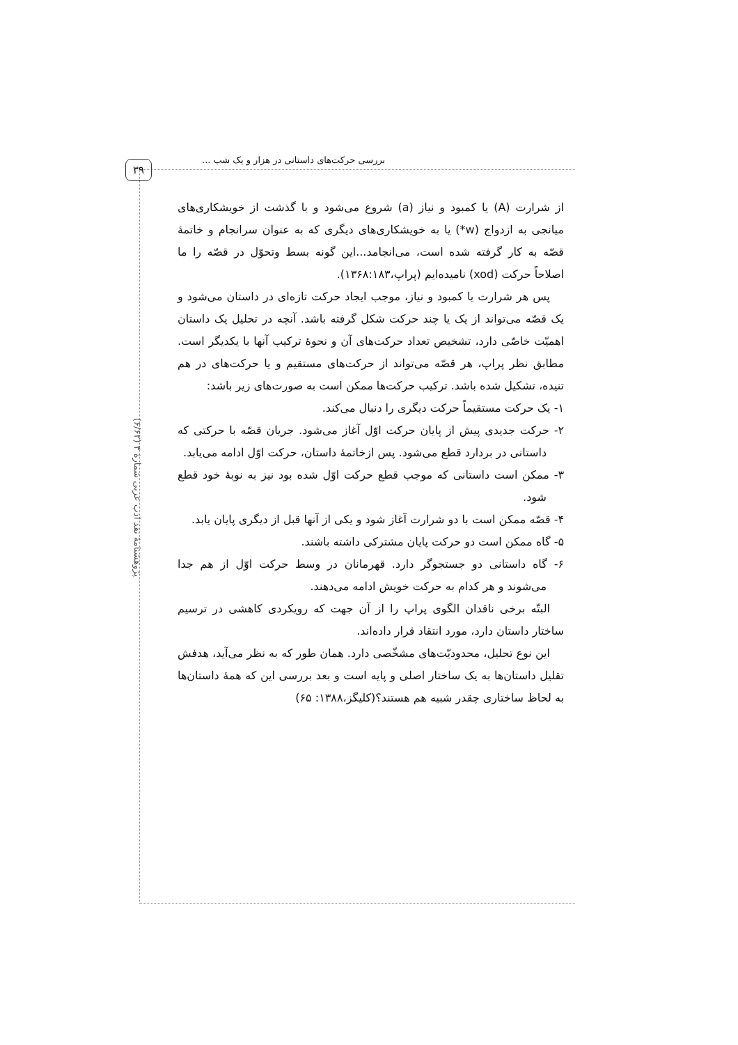۳۹
بررسی حرکت‌های داستانی در هزار و یک شب ...
پژوهشنامهٔ نقد ادب عربی شمارهٔ ۴ (۶/۶۲)
از شرارت (A) یا کمبود و نیاز (a) شروع می‌شود و با گذشت از خویشکاری‌های میانجی به ازدواج (w*) یا به خویشکاری‌های دیگری که به عنوان سرانجام و خاتمهٔ قصّه به کار گرفته شده است، می‌انجامد...این گونه بسط وتحوّل در قصّه را ما اصلاحاً حرکت (xod) نامیده‌ایم (پراپ،۱۳۶۸:۱۸۳).
پس هر شرارت یا کمبود و نیاز، موجب ایجاد حرکت تازه‌ای در داستان می‌شود و یک قصّه می‌تواند از یک یا چند حرکت شکل گرفته باشد. آنچه در تحلیل یک داستان اهمیّت خاصّی دارد، تشخیص تعداد حرکت‌های آن و نحوهٔ ترکیب آنها با یکدیگر است. مطابق نظر پراپ، هر قصّه می‌تواند از حرکت‌های مستقیم و یا حرکت‌های در هم تنیده، تشکیل شده باشد. ترکیب حرکت‌ها ممکن است به صورت‌های زیر باشد:
۱- یک حرکت مستقیماً حرکت دیگری را دنبال می‌کند.
۲- حرکت جدیدی پیش از پایان حرکت اوّل آغاز می‌شود. جریان قصّه با حرکتی که داستانی در بردارد قطع می‌شود. پس ازخاتمهٔ داستان، حرکت اوّل ادامه می‌یابد.
۳- ممکن است داستانی که موجب قطع حرکت اوّل شده بود نیز به نوبهٔ خود قطع شود.
۴- قصّه ممکن است با دو شرارت آغاز شود و یکی از آنها قبل از دیگری پایان یابد.
۵- گاه ممکن است دو حرکت پایان مشترکی داشته باشند.
۶- گاه داستانی دو جستجوگر دارد. قهرمانان در وسط حرکت اوّل از هم جدا می‌شوند و هر کدام به حرکت خویش ادامه می‌دهند.
البتّه برخی ناقدان الگوی پراپ را از آن جهت که رویکردی کاهشی در ترسیم ساختار داستان دارد، مورد انتقاد قرار داده‌اند.
این نوع تحلیل، محدودیّت‌های مشخّصی دارد. همان طور که به نظر می‌آید، هدفش تقلیل داستان‌ها به یک ساختار اصلی و پایه است و بعد بررسی این که همهٔ داستان‌ها به لحاظ ساختاری چقدر شبیه هم هستند؟(کلیگز،۱۳۸۸: ۶۵)